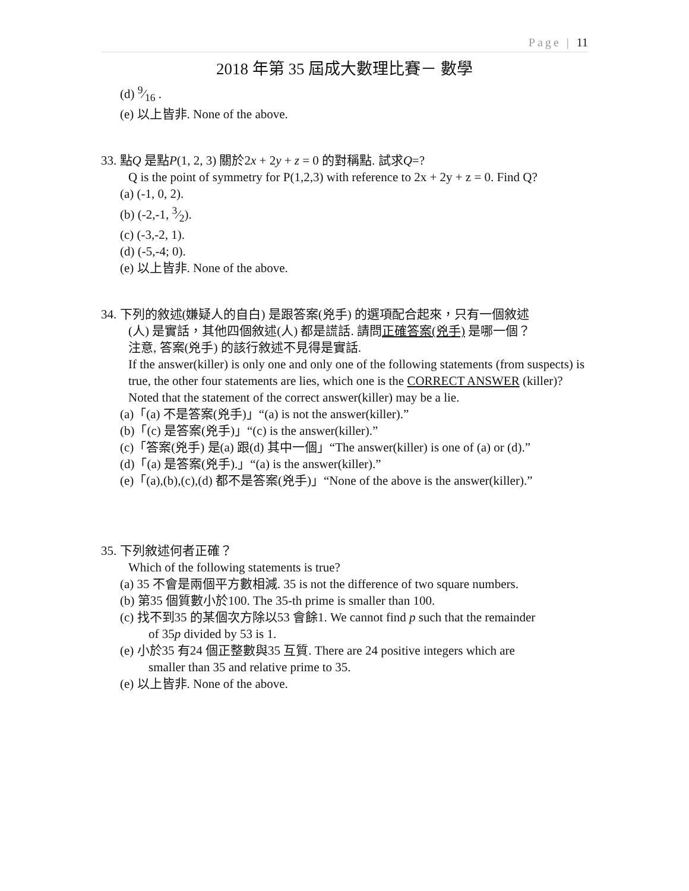Page | 11
2018 年第 35 屆成大數理比賽－ 數學
(d) 9⁄16 .
(e) 以上皆非. None of the above.
33. 點Q 是點P(1, 2, 3) 關於2x + 2y + z = 0 的對稱點. 試求Q=?
Q is the point of symmetry for P(1,2,3) with reference to 2x + 2y + z = 0. Find Q?
(a) (-1, 0, 2).
(b) (-2,-1, 3⁄2).
(c) (-3,-2, 1).
(d) (-5,-4; 0).
(e) 以上皆非. None of the above.
34. 下列的敘述(嫌疑人的自白) 是跟答案(兇手) 的選項配合起來，只有一個敘述
(人) 是實話，其他四個敘述(人) 都是謊話. 請問正確答案(兇手) 是哪一個？
注意, 答案(兇手) 的該行敘述不見得是實話.
If the answer(killer) is only one and only one of the following statements (from suspects) is true, the other four statements are lies, which one is the CORRECT ANSWER (killer)? Noted that the statement of the correct answer(killer) may be a lie.
(a)「(a) 不是答案(兇手)」“(a) is not the answer(killer).”
(b)「(c) 是答案(兇手)」“(c) is the answer(killer).”
(c)「答案(兇手) 是(a) 跟(d) 其中一個」“The answer(killer) is one of (a) or (d).”
(d)「(a) 是答案(兇手).」“(a) is the answer(killer).”
(e)「(a),(b),(c),(d) 都不是答案(兇手)」“None of the above is the answer(killer).”
35. 下列敘述何者正確？
Which of the following statements is true?
(a) 35 不會是兩個平方數相減. 35 is not the difference of two square numbers.
(b) 第35 個質數小於100. The 35-th prime is smaller than 100.
(c) 找不到35 的某個次方除以53 會餘1. We cannot find p such that the remainder
of 35p divided by 53 is 1.
(e) 小於35 有24 個正整數與35 互質. There are 24 positive integers which are
smaller than 35 and relative prime to 35.
(e) 以上皆非. None of the above.